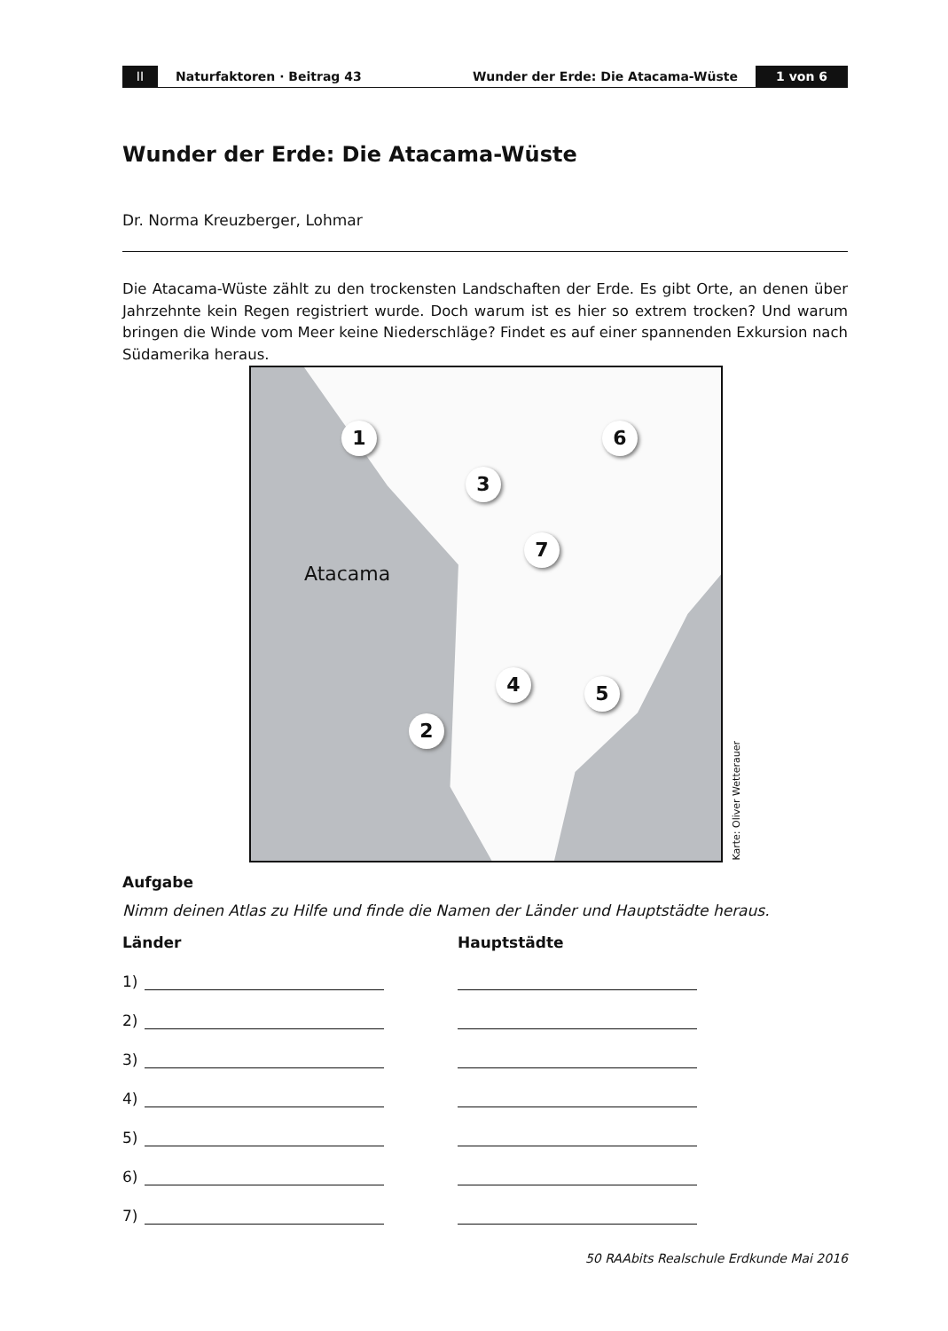II Naturfaktoren · Beitrag 43 Wunder der Erde: Die Atacama-Wüste 1 von 6
Wunder der Erde: Die Atacama-Wüste
Dr. Norma Kreuzberger, Lohmar
Die Atacama-Wüste zählt zu den trockensten Landschaften der Erde. Es gibt Orte, an denen über Jahrzehnte kein Regen registriert wurde. Doch warum ist es hier so extrem trocken? Und warum bringen die Winde vom Meer keine Niederschläge? Findet es auf einer spannenden Exkursion nach Südamerika heraus.
1
2
3
4 5
6
7
Atacama
Karte: Oliver Wetterauer
Aufgabe
Nimm deinen Atlas zu Hilfe und finde die Namen der Länder und Hauptstädte heraus.
Länder
1)
2)
3)
4)
5)
6)
7)
Hauptstädte
50 RAAbits Realschule Erdkunde Mai 2016